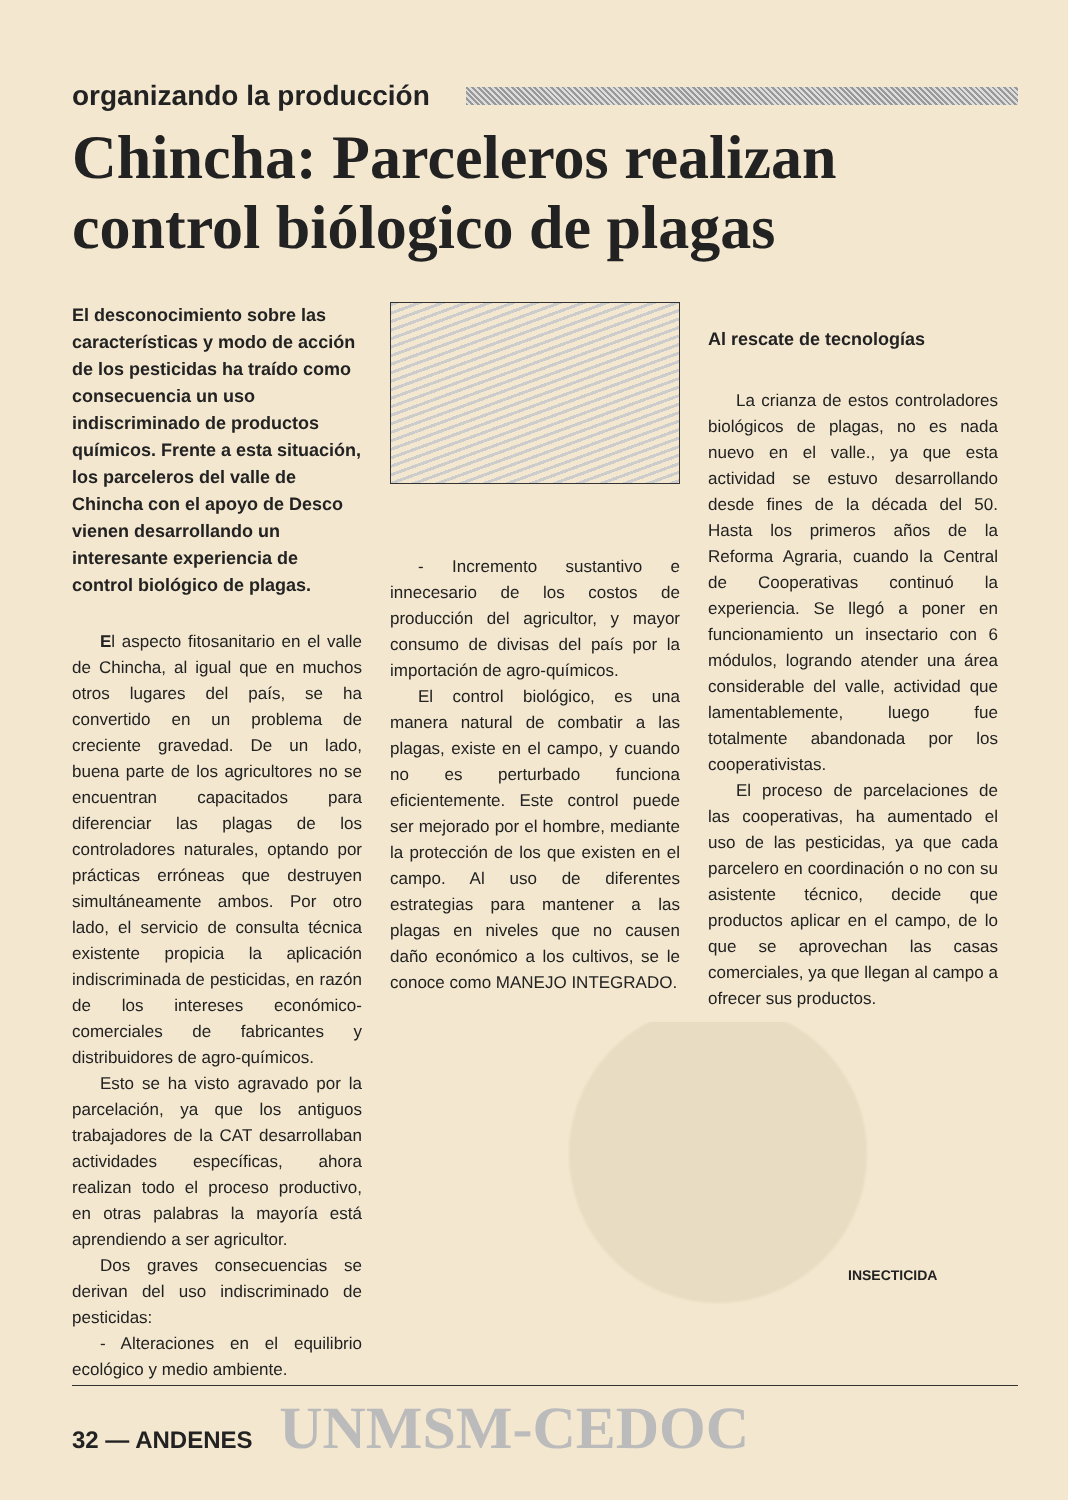organizando la producción
Chincha: Parceleros realizan control biólogico de plagas
El desconocimiento sobre las características y modo de acción de los pesticidas ha traído como consecuencia un uso indiscriminado de productos químicos. Frente a esta situación, los parceleros del valle de Chincha con el apoyo de Desco vienen desarrollando un interesante experiencia de control biológico de plagas.
El aspecto fitosanitario en el valle de Chincha, al igual que en muchos otros lugares del país, se ha convertido en un problema de creciente gravedad. De un lado, buena parte de los agricultores no se encuentran capacitados para diferenciar las plagas de los controladores naturales, optando por prácticas erróneas que destruyen simultáneamente ambos. Por otro lado, el servicio de consulta técnica existente propicia la aplicación indiscriminada de pesticidas, en razón de los intereses económico-comerciales de fabricantes y distribuidores de agro-químicos.
Esto se ha visto agravado por la parcelación, ya que los antiguos trabajadores de la CAT desarrollaban actividades específicas, ahora realizan todo el proceso productivo, en otras palabras la mayoría está aprendiendo a ser agricultor.
Dos graves consecuencias se derivan del uso indiscriminado de pesticidas:
- Alteraciones en el equilibrio ecológico y medio ambiente.
- Incremento sustantivo e innecesario de los costos de producción del agricultor, y mayor consumo de divisas del país por la importación de agro-químicos.
El control biológico, es una manera natural de combatir a las plagas, existe en el campo, y cuando no es perturbado funciona eficientemente. Este control puede ser mejorado por el hombre, mediante la protección de los que existen en el campo. Al uso de diferentes estrategias para mantener a las plagas en niveles que no causen daño económico a los cultivos, se le conoce como MANEJO INTEGRADO.
Al rescate de tecnologías
La crianza de estos controladores biológicos de plagas, no es nada nuevo en el valle., ya que esta actividad se estuvo desarrollando desde fines de la década del 50. Hasta los primeros años de la Reforma Agraria, cuando la Central de Cooperativas continuó la experiencia. Se llegó a poner en funcionamiento un insectario con 6 módulos, logrando atender una área considerable del valle, actividad que lamentablemente, luego fue totalmente abandonada por los cooperativistas.
El proceso de parcelaciones de las cooperativas, ha aumentado el uso de las pesticidas, ya que cada parcelero en coordinación o no con su asistente técnico, decide que productos aplicar en el campo, de lo que se aprovechan las casas comerciales, ya que llegan al campo a ofrecer sus productos.
INSECTICIDA
32 — ANDENES UNMSM-CEDOC